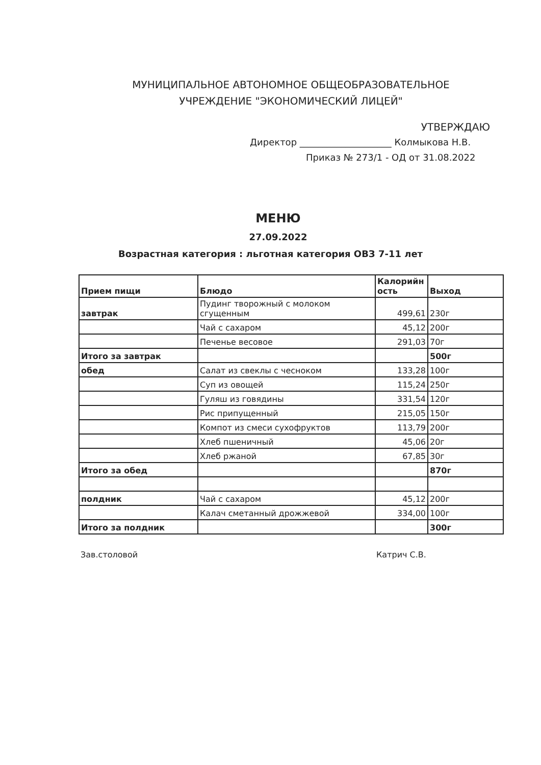МУНИЦИПАЛЬНОЕ АВТОНОМНОЕ ОБЩЕОБРАЗОВАТЕЛЬНОЕ
УЧРЕЖДЕНИЕ "ЭКОНОМИЧЕСКИЙ ЛИЦЕЙ"
УТВЕРЖДАЮ
Директор ____________________ Колмыкова Н.В.
Приказ № 273/1 - ОД от 31.08.2022
МЕНЮ
27.09.2022
Возрастная категория : льготная категория ОВЗ 7-11 лет
| Прием пищи | Блюдо | Калорийн ость | Выход |
| --- | --- | --- | --- |
| завтрак | Пудинг творожный с молоком сгущенным | 499,61 | 230г |
| | Чай с сахаром | 45,12 | 200г |
| | Печенье весовое | 291,03 | 70г |
| Итого за завтрак | | | 500г |
| обед | Салат из свеклы с чесноком | 133,28 | 100г |
| | Суп из овощей | 115,24 | 250г |
| | Гуляш из говядины | 331,54 | 120г |
| | Рис припущенный | 215,05 | 150г |
| | Компот из смеси сухофруктов | 113,79 | 200г |
| | Хлеб пшеничный | 45,06 | 20г |
| | Хлеб ржаной | 67,85 | 30г |
| Итого за обед | | | 870г |
| полдник | Чай с сахаром | 45,12 | 200г |
| | Калач сметанный дрожжевой | 334,00 | 100г |
| Итого за полдник | | | 300г |
Зав.столовой Катрич С.В.